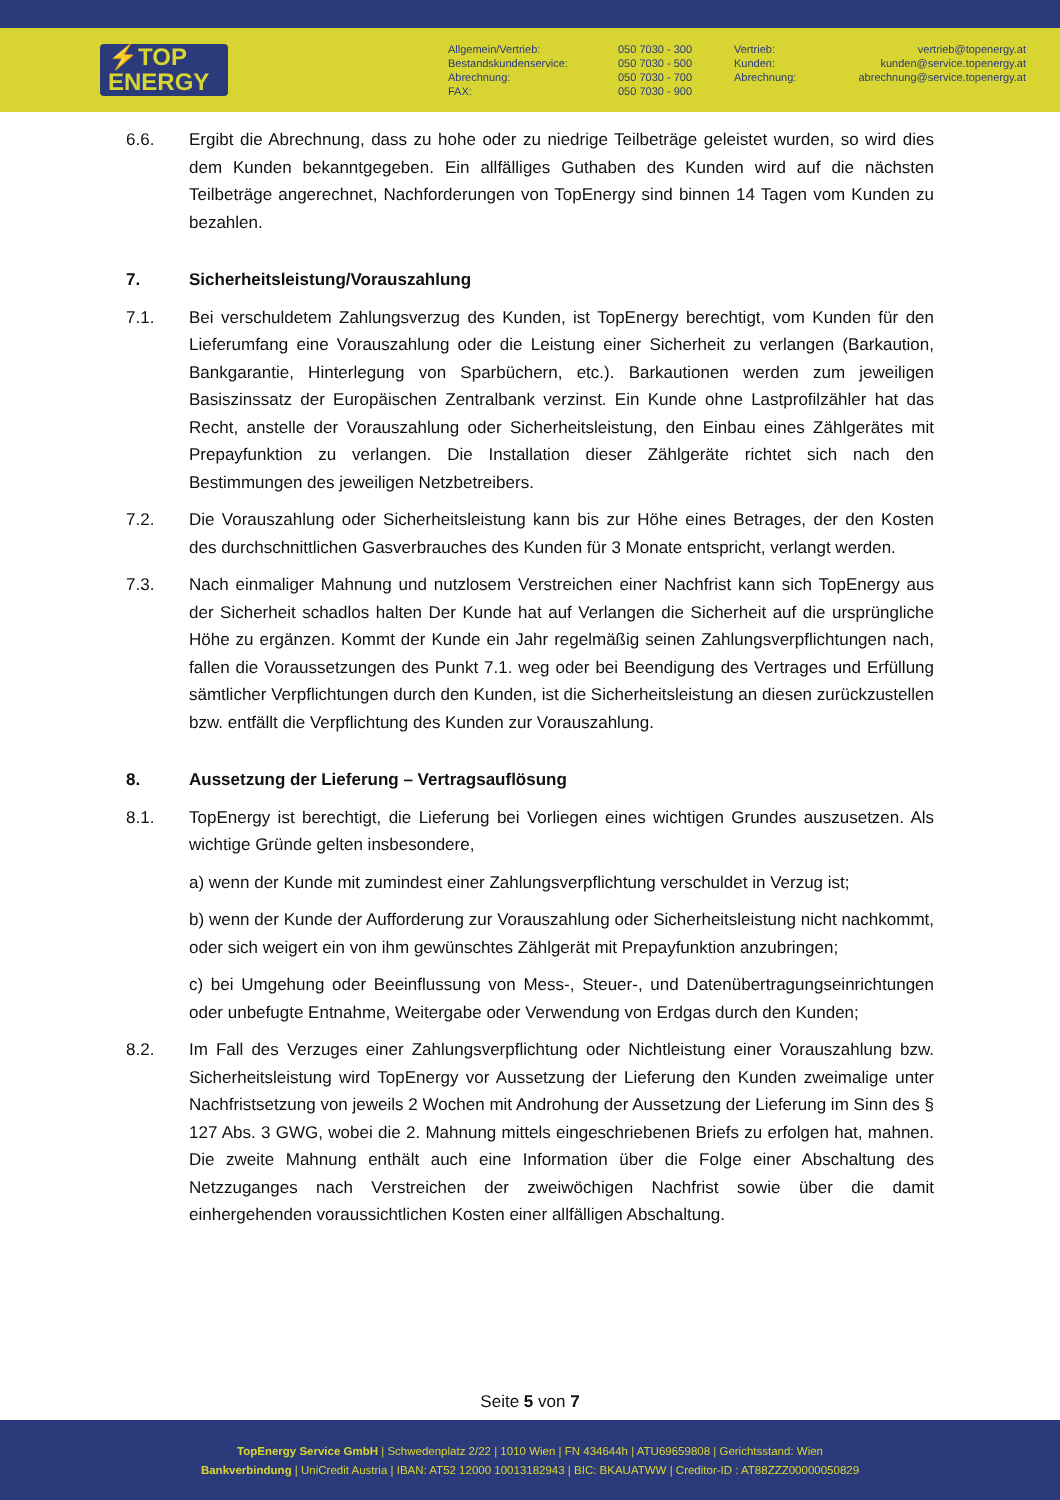⚡TOP
ENERGY
Allgemein/Vertrieb:
Bestandskundenservice:
Abrechnung:
FAX:
050 7030 - 300
050 7030 - 500
050 7030 - 700
050 7030 - 900
Vertrieb:
Kunden:
Abrechnung:
vertrieb@topenergy.at
kunden@service.topenergy.at
abrechnung@service.topenergy.at
6.6. Ergibt die Abrechnung, dass zu hohe oder zu niedrige Teilbeträge geleistet wurden, so wird dies dem Kunden bekanntgegeben. Ein allfälliges Guthaben des Kunden wird auf die nächsten Teilbeträge angerechnet, Nachforderungen von TopEnergy sind binnen 14 Tagen vom Kunden zu bezahlen.
7. Sicherheitsleistung/Vorauszahlung
7.1. Bei verschuldetem Zahlungsverzug des Kunden, ist TopEnergy berechtigt, vom Kunden für den Lieferumfang eine Vorauszahlung oder die Leistung einer Sicherheit zu verlangen (Barkaution, Bankgarantie, Hinterlegung von Sparbüchern, etc.). Barkautionen werden zum jeweiligen Basiszinssatz der Europäischen Zentralbank verzinst. Ein Kunde ohne Lastprofilzähler hat das Recht, anstelle der Vorauszahlung oder Sicherheitsleistung, den Einbau eines Zählgerätes mit Prepayfunktion zu verlangen. Die Installation dieser Zählgeräte richtet sich nach den Bestimmungen des jeweiligen Netzbetreibers.
7.2. Die Vorauszahlung oder Sicherheitsleistung kann bis zur Höhe eines Betrages, der den Kosten des durchschnittlichen Gasverbrauches des Kunden für 3 Monate entspricht, verlangt werden.
7.3. Nach einmaliger Mahnung und nutzlosem Verstreichen einer Nachfrist kann sich TopEnergy aus der Sicherheit schadlos halten Der Kunde hat auf Verlangen die Sicherheit auf die ursprüngliche Höhe zu ergänzen. Kommt der Kunde ein Jahr regelmäßig seinen Zahlungsverpflichtungen nach, fallen die Voraussetzungen des Punkt 7.1. weg oder bei Beendigung des Vertrages und Erfüllung sämtlicher Verpflichtungen durch den Kunden, ist die Sicherheitsleistung an diesen zurückzustellen bzw. entfällt die Verpflichtung des Kunden zur Vorauszahlung.
8. Aussetzung der Lieferung – Vertragsauflösung
8.1. TopEnergy ist berechtigt, die Lieferung bei Vorliegen eines wichtigen Grundes auszusetzen. Als wichtige Gründe gelten insbesondere,
a) wenn der Kunde mit zumindest einer Zahlungsverpflichtung verschuldet in Verzug ist;
b) wenn der Kunde der Aufforderung zur Vorauszahlung oder Sicherheitsleistung nicht nachkommt, oder sich weigert ein von ihm gewünschtes Zählgerät mit Prepayfunktion anzubringen;
c) bei Umgehung oder Beeinflussung von Mess-, Steuer-, und Datenübertragungseinrichtungen oder unbefugte Entnahme, Weitergabe oder Verwendung von Erdgas durch den Kunden;
8.2. Im Fall des Verzuges einer Zahlungsverpflichtung oder Nichtleistung einer Vorauszahlung bzw. Sicherheitsleistung wird TopEnergy vor Aussetzung der Lieferung den Kunden zweimalige unter Nachfristsetzung von jeweils 2 Wochen mit Androhung der Aussetzung der Lieferung im Sinn des § 127 Abs. 3 GWG, wobei die 2. Mahnung mittels eingeschriebenen Briefs zu erfolgen hat, mahnen. Die zweite Mahnung enthält auch eine Information über die Folge einer Abschaltung des Netzzuganges nach Verstreichen der zweiwöchigen Nachfrist sowie über die damit einhergehenden voraussichtlichen Kosten einer allfälligen Abschaltung.
Seite 5 von 7
TopEnergy Service GmbH | Schwedenplatz 2/22 | 1010 Wien | FN 434644h | ATU69659808 | Gerichtsstand: Wien
Bankverbindung | UniCredit Austria | IBAN: AT52 12000 10013182943 | BIC: BKAUATWW | Creditor-ID : AT88ZZZ00000050829